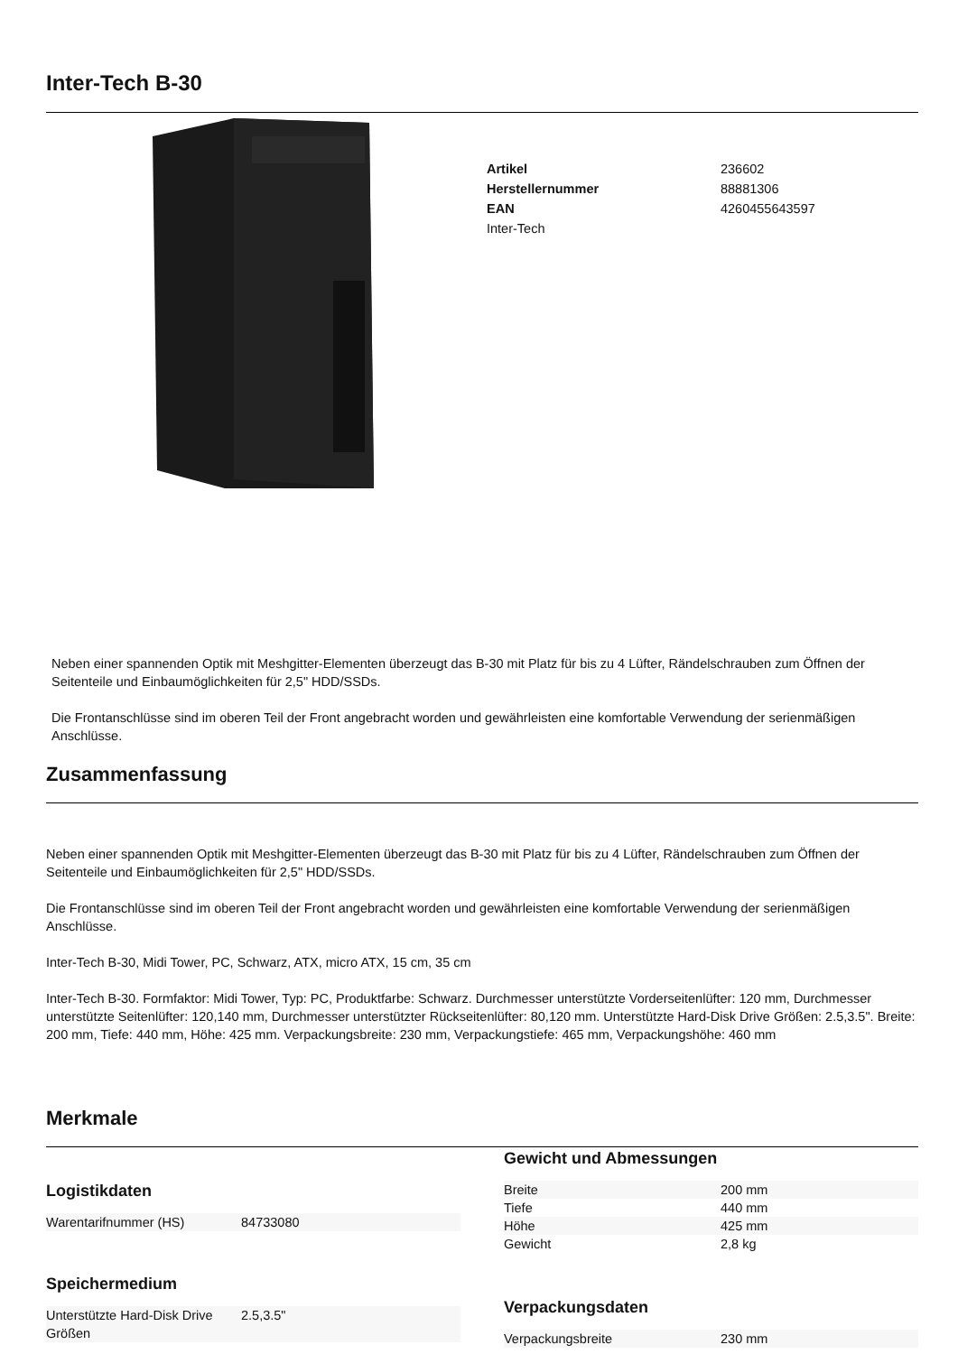Inter-Tech B-30
| Artikel | 236602 |
| Herstellernummer | 88881306 |
| EAN | 4260455643597 |
| Inter-Tech | |
Neben einer spannenden Optik mit Meshgitter-Elementen überzeugt das B-30 mit Platz für bis zu 4 Lüfter, Rändelschrauben zum Öffnen der Seitenteile und Einbaumöglichkeiten für 2,5" HDD/SSDs.
Die Frontanschlüsse sind im oberen Teil der Front angebracht worden und gewährleisten eine komfortable Verwendung der serienmäßigen Anschlüsse.
Zusammenfassung
Neben einer spannenden Optik mit Meshgitter-Elementen überzeugt das B-30 mit Platz für bis zu 4 Lüfter, Rändelschrauben zum Öffnen der Seitenteile und Einbaumöglichkeiten für 2,5" HDD/SSDs.
Die Frontanschlüsse sind im oberen Teil der Front angebracht worden und gewährleisten eine komfortable Verwendung der serienmäßigen Anschlüsse.
Inter-Tech B-30, Midi Tower, PC, Schwarz, ATX, micro ATX, 15 cm, 35 cm
Inter-Tech B-30. Formfaktor: Midi Tower, Typ: PC, Produktfarbe: Schwarz. Durchmesser unterstützte Vorderseitenlüfter: 120 mm, Durchmesser unterstützte Seitenlüfter: 120,140 mm, Durchmesser unterstützter Rückseitenlüfter: 80,120 mm. Unterstützte Hard-Disk Drive Größen: 2.5,3.5". Breite: 200 mm, Tiefe: 440 mm, Höhe: 425 mm. Verpackungsbreite: 230 mm, Verpackungstiefe: 465 mm, Verpackungshöhe: 460 mm
Merkmale
Logistikdaten
| Warentarifnummer (HS) | 84733080 |
Speichermedium
| Unterstützte Hard-Disk Drive Größen | 2.5,3.5" |
Gewicht und Abmessungen
| Breite | 200 mm |
| Tiefe | 440 mm |
| Höhe | 425 mm |
| Gewicht | 2,8 kg |
Verpackungsdaten
| Verpackungsbreite | 230 mm |